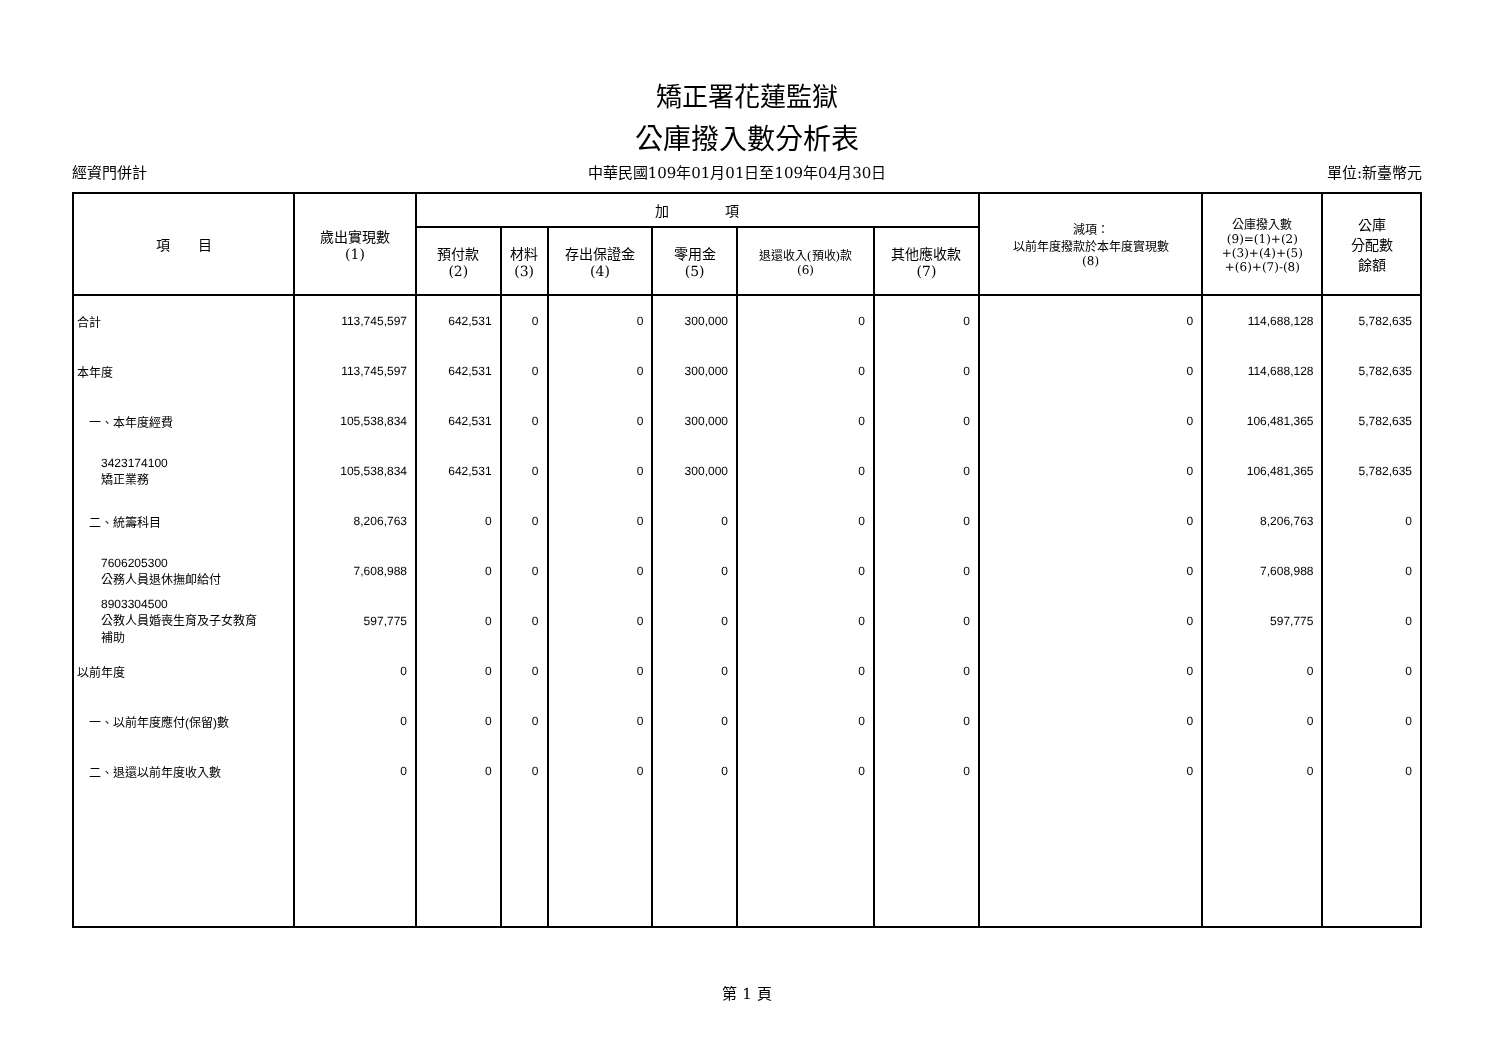矯正署花蓮監獄
公庫撥入數分析表
經資門併計 中華民國109年01月01日至109年04月30日 單位:新臺幣元
| 項 目 | 歲出實現數 (1) | 加 項 | | | | | | 減項： 以前年度撥款於本年度實現數 (8) | 公庫撥入數 (9)=(1)+(2) +(3)+(4)+(5) +(6)+(7)-(8) | 公庫 分配數 餘額 |
| --- | --- | --- | --- | --- | --- | --- | --- | --- | --- | --- |
| | | 預付款 (2) | 材料 (3) | 存出保證金 (4) | 零用金 (5) | 退還收入(預收)款 (6) | 其他應收款 (7) | | | |
| 合計 | 113,745,597 | 642,531 | 0 | 0 | 300,000 | 0 | 0 | 0 | 114,688,128 | 5,782,635 |
| 本年度 | 113,745,597 | 642,531 | 0 | 0 | 300,000 | 0 | 0 | 0 | 114,688,128 | 5,782,635 |
| 一、本年度經費 | 105,538,834 | 642,531 | 0 | 0 | 300,000 | 0 | 0 | 0 | 106,481,365 | 5,782,635 |
| 3423174100 矯正業務 | 105,538,834 | 642,531 | 0 | 0 | 300,000 | 0 | 0 | 0 | 106,481,365 | 5,782,635 |
| 二、統籌科目 | 8,206,763 | 0 | 0 | 0 | 0 | 0 | 0 | 0 | 8,206,763 | 0 |
| 7606205300 公務人員退休撫卹給付 | 7,608,988 | 0 | 0 | 0 | 0 | 0 | 0 | 0 | 7,608,988 | 0 |
| 8903304500 公教人員婚喪生育及子女教育 補助 | 597,775 | 0 | 0 | 0 | 0 | 0 | 0 | 0 | 597,775 | 0 |
| 以前年度 | 0 | 0 | 0 | 0 | 0 | 0 | 0 | 0 | 0 | 0 |
| 一、以前年度應付(保留)數 | 0 | 0 | 0 | 0 | 0 | 0 | 0 | 0 | 0 | 0 |
| 二、退還以前年度收入數 | 0 | 0 | 0 | 0 | 0 | 0 | 0 | 0 | 0 | 0 |
第 1 頁